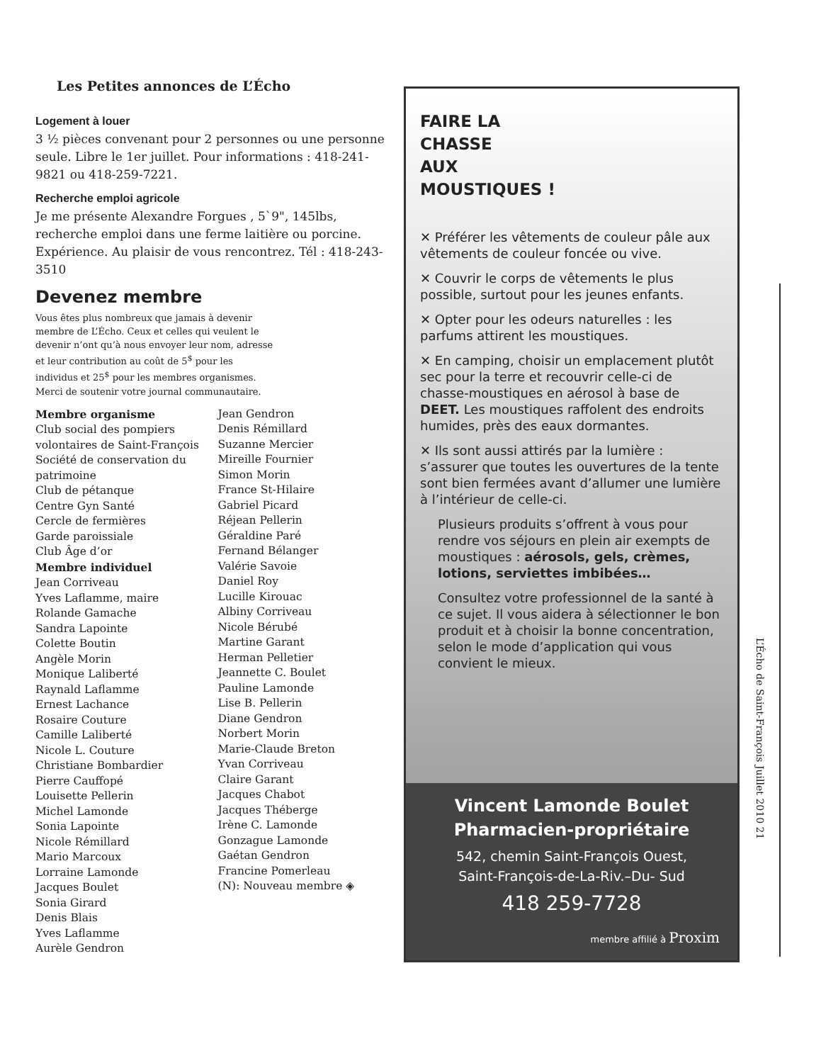Les Petites annonces de L’Écho
Logement à louer
3 ½ pièces convenant pour 2 personnes ou une personne seule. Libre le 1er juillet. Pour informations : 418-241-9821 ou 418-259-7221.
Recherche emploi agricole
Je me présente Alexandre Forgues , 5`9", 145lbs, recherche emploi dans une ferme laitière ou porcine. Expérience. Au plaisir de vous rencontrez. Tél : 418-243-3510
Devenez membre
Vous êtes plus nombreux que jamais à devenir membre de L’Écho. Ceux et celles qui veulent le devenir n’ont qu’à nous envoyer leur nom, adresse et leur contribution au coût de 5<sup>$</sup> pour les individus et 25<sup>$</sup> pour les membres organismes. Merci de soutenir votre journal communautaire.
Membre organisme
Club social des pompiers volontaires de Saint-François
Société de conservation du patrimoine
Club de pétanque
Centre Gyn Santé
Cercle de fermières
Garde paroissiale
Club Âge d’or
Membre individuel
Jean Corriveau
Yves Laflamme, maire
Rolande Gamache
Sandra Lapointe
Colette Boutin
Angèle Morin
Monique Laliberté
Raynald Laflamme
Ernest Lachance
Rosaire Couture
Camille Laliberté
Nicole L. Couture
Christiane Bombardier
Pierre Cauffopé
Louisette Pellerin
Michel Lamonde
Sonia Lapointe
Nicole Rémillard
Mario Marcoux
Lorraine Lamonde
Jacques Boulet
Sonia Girard
Denis Blais
Yves Laflamme
Aurèle Gendron
Jean Gendron
Denis Rémillard
Suzanne Mercier
Mireille Fournier
Simon Morin
France St-Hilaire
Gabriel Picard
Réjean Pellerin
Géraldine Paré
Fernand Bélanger
Valérie Savoie
Daniel Roy
Lucille Kirouac
Albiny Corriveau
Nicole Bérubé
Martine Garant
Herman Pelletier
Jeannette C. Boulet
Pauline Lamonde
Lise B. Pellerin
Diane Gendron
Norbert Morin
Marie-Claude Breton
Yvan Corriveau
Claire Garant
Jacques Chabot
Jacques Théberge
Irène C. Lamonde
Gonzague Lamonde
Gaétan Gendron
Francine Pomerleau
(N): Nouveau membre ◈
FAIRE LA
CHASSE
AUX
MOUSTIQUES !
✕ Préférer les vêtements de couleur pâle aux vêtements de couleur foncée ou vive.
✕ Couvrir le corps de vêtements le plus possible, surtout pour les jeunes enfants.
✕ Opter pour les odeurs naturelles : les parfums attirent les moustiques.
✕ En camping, choisir un emplacement plutôt sec pour la terre et recouvrir celle-ci de chasse-moustiques en aérosol à base de DEET. Les moustiques raffolent des endroits humides, près des eaux dormantes.
✕ Ils sont aussi attirés par la lumière : s’assurer que toutes les ouvertures de la tente sont bien fermées avant d’allumer une lumière à l’intérieur de celle-ci.
Plusieurs produits s’offrent à vous pour rendre vos séjours en plein air exempts de moustiques : aérosols, gels, crèmes, lotions, serviettes imbibées…
Consultez votre professionnel de la santé à ce sujet. Il vous aidera à sélectionner le bon produit et à choisir la bonne concentration, selon le mode d’application qui vous convient le mieux.
Vincent Lamonde Boulet
Pharmacien-propriétaire
542, chemin Saint-François Ouest,
Saint-François-de-La-Riv.–Du- Sud
418 259-7728
membre affilié à Proxim
L’Écho de Saint-François Juillet 2010 21